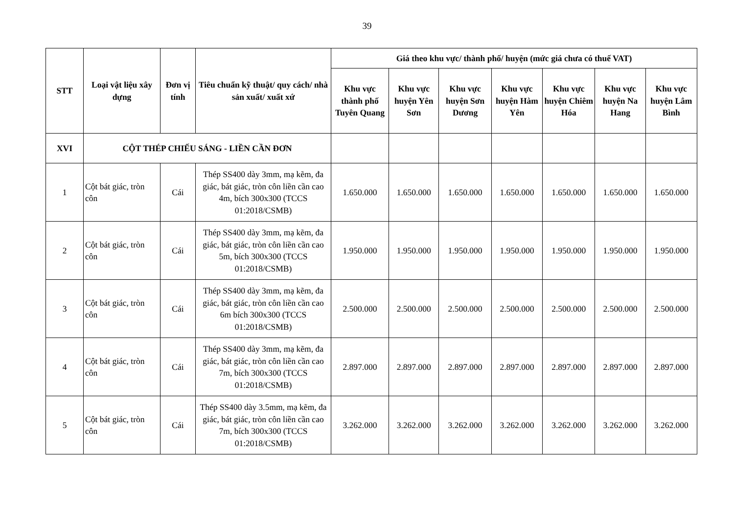39
| STT | Loại vật liệu xây dựng | Đơn vị tính | Tiêu chuẩn kỹ thuật/ quy cách/ nhà sản xuất/ xuất xứ | Giá theo khu vực/ thành phố/ huyện (mức giá chưa có thuế VAT) | | | | | | |
| --- | --- | --- | --- | --- | --- | --- | --- | --- | --- | --- |
| | | | | Khu vực thành phố Tuyên Quang | Khu vực huyện Yên Sơn | Khu vực huyện Sơn Dương | Khu vực huyện Hàm Yên | Khu vực huyện Chiêm Hóa | Khu vực huyện Na Hang | Khu vực huyện Lâm Bình |
| XVI | CỘT THÉP CHIẾU SÁNG - LIỀN CẦN ĐƠN | | | | | | | | | |
| 1 | Cột bát giác, tròn côn | Cái | Thép SS400 dày 3mm, mạ kẽm, đa giác, bát giác, tròn côn liền cần cao 4m, bích 300x300 (TCCS 01:2018/CSMB) | 1.650.000 | 1.650.000 | 1.650.000 | 1.650.000 | 1.650.000 | 1.650.000 | 1.650.000 |
| 2 | Cột bát giác, tròn côn | Cái | Thép SS400 dày 3mm, mạ kẽm, đa giác, bát giác, tròn côn liền cần cao 5m, bích 300x300 (TCCS 01:2018/CSMB) | 1.950.000 | 1.950.000 | 1.950.000 | 1.950.000 | 1.950.000 | 1.950.000 | 1.950.000 |
| 3 | Cột bát giác, tròn côn | Cái | Thép SS400 dày 3mm, mạ kẽm, đa giác, bát giác, tròn côn liền cần cao 6m bích 300x300 (TCCS 01:2018/CSMB) | 2.500.000 | 2.500.000 | 2.500.000 | 2.500.000 | 2.500.000 | 2.500.000 | 2.500.000 |
| 4 | Cột bát giác, tròn côn | Cái | Thép SS400 dày 3mm, mạ kẽm, đa giác, bát giác, tròn côn liền cần cao 7m, bích 300x300 (TCCS 01:2018/CSMB) | 2.897.000 | 2.897.000 | 2.897.000 | 2.897.000 | 2.897.000 | 2.897.000 | 2.897.000 |
| 5 | Cột bát giác, tròn côn | Cái | Thép SS400 dày 3.5mm, mạ kẽm, đa giác, bát giác, tròn côn liền cần cao 7m, bích 300x300 (TCCS 01:2018/CSMB) | 3.262.000 | 3.262.000 | 3.262.000 | 3.262.000 | 3.262.000 | 3.262.000 | 3.262.000 |